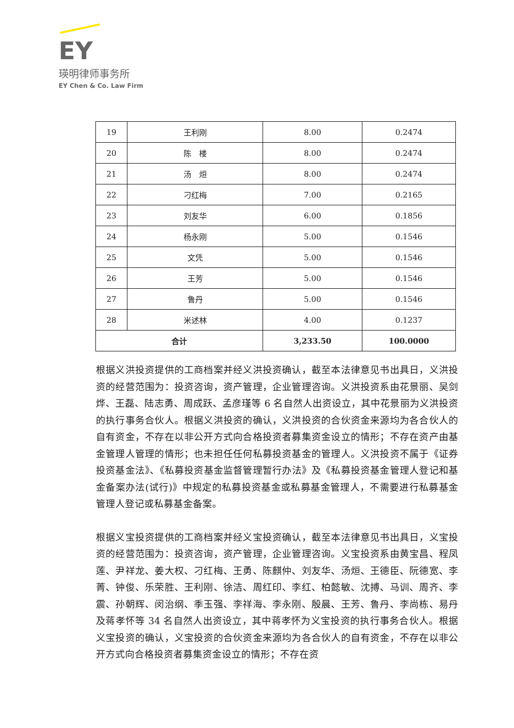EY
瑛明律师事务所
EY Chen & Co. Law Firm
| 19 | 王利刚 | 8.00 | 0.2474 |
| 20 | 陈 楼 | 8.00 | 0.2474 |
| 21 | 汤 烜 | 8.00 | 0.2474 |
| 22 | 刁红梅 | 7.00 | 0.2165 |
| 23 | 刘友华 | 6.00 | 0.1856 |
| 24 | 杨永刚 | 5.00 | 0.1546 |
| 25 | 文凭 | 5.00 | 0.1546 |
| 26 | 王芳 | 5.00 | 0.1546 |
| 27 | 鲁丹 | 5.00 | 0.1546 |
| 28 | 米述林 | 4.00 | 0.1237 |
| 合计 | | 3,233.50 | 100.0000 |
根据义洪投资提供的工商档案并经义洪投资确认，截至本法律意见书出具日，义洪投资的经营范围为：投资咨询，资产管理，企业管理咨询。义洪投资系由花景丽、吴剑烨、王磊、陆志勇、周成跃、孟彦瑾等 6 名自然人出资设立，其中花景丽为义洪投资的执行事务合伙人。根据义洪投资的确认，义洪投资的合伙资金来源均为各合伙人的自有资金，不存在以非公开方式向合格投资者募集资金设立的情形；不存在资产由基金管理人管理的情形；也未担任任何私募投资基金的管理人。义洪投资不属于《证券投资基金法》、《私募投资基金监督管理暂行办法》及《私募投资基金管理人登记和基金备案办法(试行)》中规定的私募投资基金或私募基金管理人，不需要进行私募基金管理人登记或私募基金备案。
根据义宝投资提供的工商档案并经义宝投资确认，截至本法律意见书出具日，义宝投资的经营范围为：投资咨询，资产管理，企业管理咨询。义宝投资系由黄宝昌、程凤莲、尹祥龙、姜大权、刁红梅、王勇、陈麒仲、刘友华、汤烜、王德臣、阮德宽、李菁、钟俊、乐荣胜、王利刚、徐洁、周红印、李红、柏懿敏、沈搏、马训、周齐、李震、孙朝辉、闵治纲、季玉强、李祥海、李永刚、殷晨、王芳、鲁丹、李尚栋、易丹及蒋孝怀等 34 名自然人出资设立，其中蒋孝怀为义宝投资的执行事务合伙人。根据义宝投资的确认，义宝投资的合伙资金来源均为各合伙人的自有资金，不存在以非公开方式向合格投资者募集资金设立的情形；不存在资